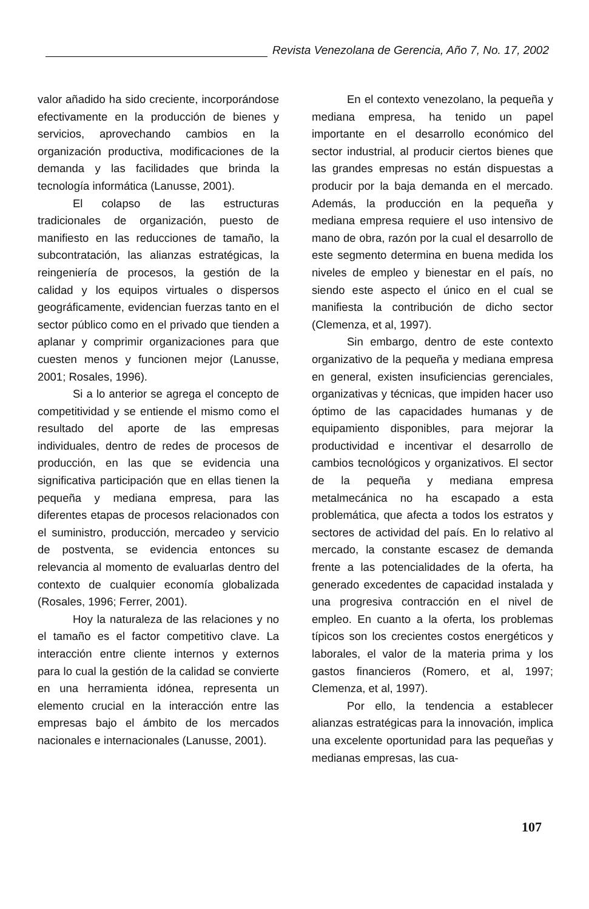Revista Venezolana de Gerencia, Año 7, No. 17, 2002
valor añadido ha sido creciente, incorporándose efectivamente en la producción de bienes y servicios, aprovechando cambios en la organización productiva, modificaciones de la demanda y las facilidades que brinda la tecnología informática (Lanusse, 2001).
El colapso de las estructuras tradicionales de organización, puesto de manifiesto en las reducciones de tamaño, la subcontratación, las alianzas estratégicas, la reingeniería de procesos, la gestión de la calidad y los equipos virtuales o dispersos geográficamente, evidencian fuerzas tanto en el sector público como en el privado que tienden a aplanar y comprimir organizaciones para que cuesten menos y funcionen mejor (Lanusse, 2001; Rosales, 1996).
Si a lo anterior se agrega el concepto de competitividad y se entiende el mismo como el resultado del aporte de las empresas individuales, dentro de redes de procesos de producción, en las que se evidencia una significativa participación que en ellas tienen la pequeña y mediana empresa, para las diferentes etapas de procesos relacionados con el suministro, producción, mercadeo y servicio de postventa, se evidencia entonces su relevancia al momento de evaluarlas dentro del contexto de cualquier economía globalizada (Rosales, 1996; Ferrer, 2001).
Hoy la naturaleza de las relaciones y no el tamaño es el factor competitivo clave. La interacción entre cliente internos y externos para lo cual la gestión de la calidad se convierte en una herramienta idónea, representa un elemento crucial en la interacción entre las empresas bajo el ámbito de los mercados nacionales e internacionales (Lanusse, 2001).
En el contexto venezolano, la pequeña y mediana empresa, ha tenido un papel importante en el desarrollo económico del sector industrial, al producir ciertos bienes que las grandes empresas no están dispuestas a producir por la baja demanda en el mercado. Además, la producción en la pequeña y mediana empresa requiere el uso intensivo de mano de obra, razón por la cual el desarrollo de este segmento determina en buena medida los niveles de empleo y bienestar en el país, no siendo este aspecto el único en el cual se manifiesta la contribución de dicho sector (Clemenza, et al, 1997).
Sin embargo, dentro de este contexto organizativo de la pequeña y mediana empresa en general, existen insuficiencias gerenciales, organizativas y técnicas, que impiden hacer uso óptimo de las capacidades humanas y de equipamiento disponibles, para mejorar la productividad e incentivar el desarrollo de cambios tecnológicos y organizativos. El sector de la pequeña y mediana empresa metalmecánica no ha escapado a esta problemática, que afecta a todos los estratos y sectores de actividad del país. En lo relativo al mercado, la constante escasez de demanda frente a las potencialidades de la oferta, ha generado excedentes de capacidad instalada y una progresiva contracción en el nivel de empleo. En cuanto a la oferta, los problemas típicos son los crecientes costos energéticos y laborales, el valor de la materia prima y los gastos financieros (Romero, et al, 1997; Clemenza, et al, 1997).
Por ello, la tendencia a establecer alianzas estratégicas para la innovación, implica una excelente oportunidad para las pequeñas y medianas empresas, las cua-
107